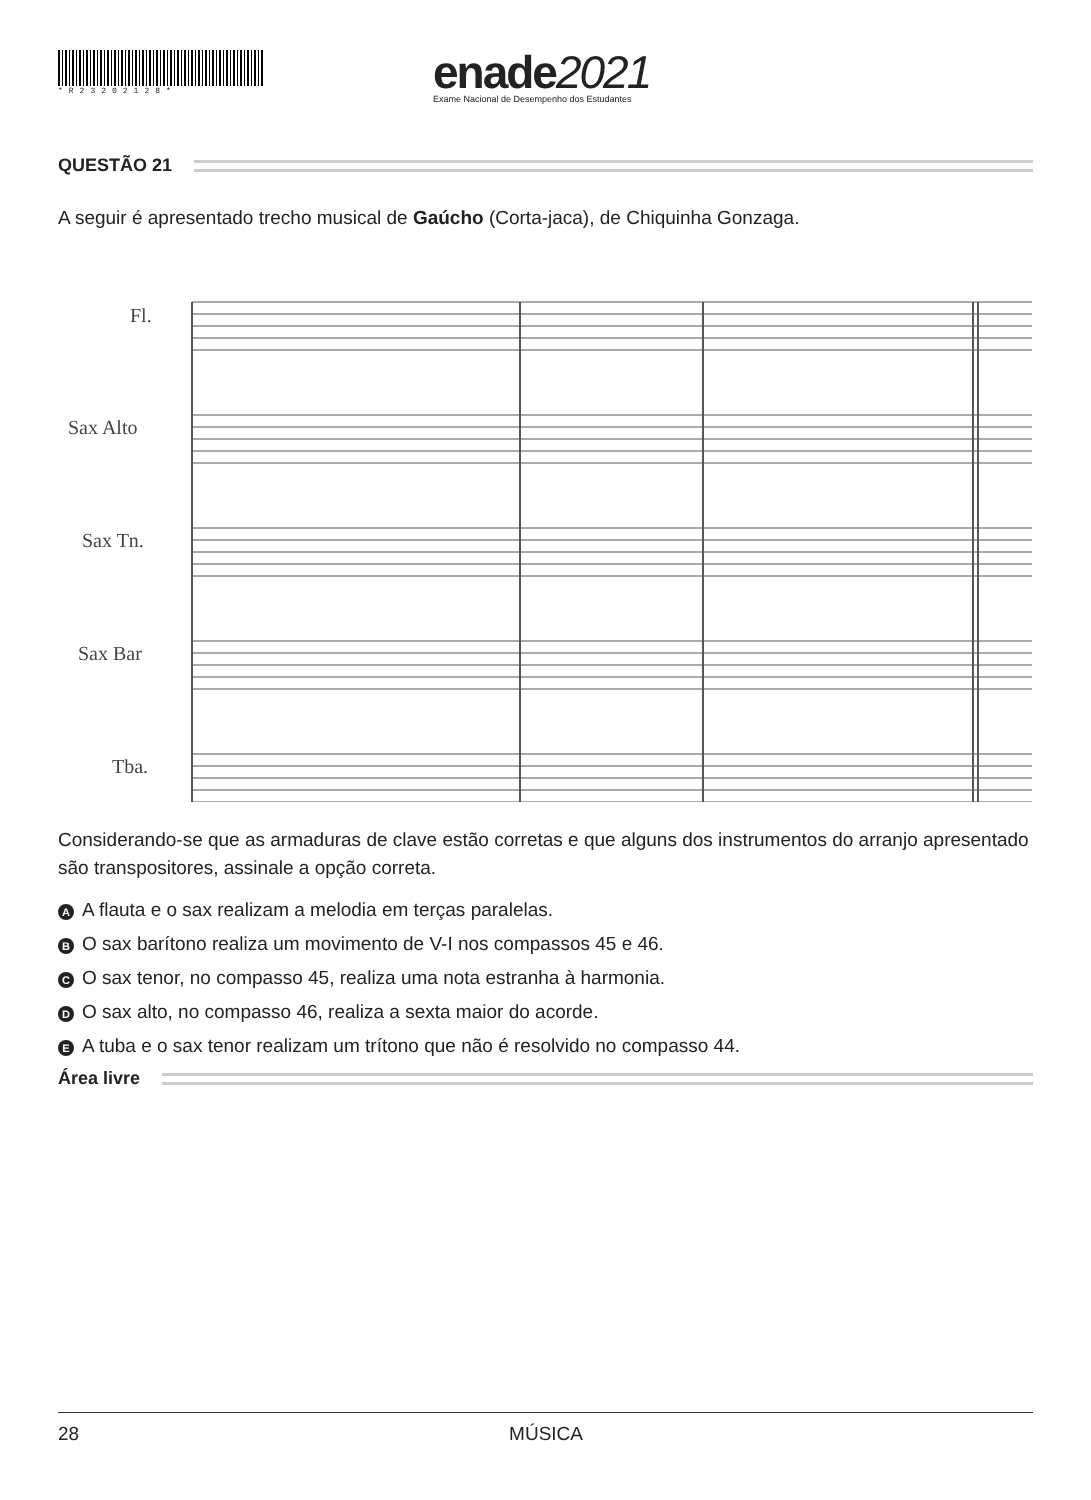*R23202128*
enade2021
Exame Nacional de Desempenho dos Estudantes
QUESTÃO 21
A seguir é apresentado trecho musical de Gaúcho (Corta-jaca), de Chiquinha Gonzaga.
Fl.
Sax Alto
Sax Tn.
Sax Bar
Tba.
Considerando-se que as armaduras de clave estão corretas e que alguns dos instrumentos do arranjo apresentado são transpositores, assinale a opção correta.
A A flauta e o sax realizam a melodia em terças paralelas.
B O sax barítono realiza um movimento de V-I nos compassos 45 e 46.
C O sax tenor, no compasso 45, realiza uma nota estranha à harmonia.
D O sax alto, no compasso 46, realiza a sexta maior do acorde.
E A tuba e o sax tenor realizam um trítono que não é resolvido no compasso 44.
Área livre
28 MÚSICA